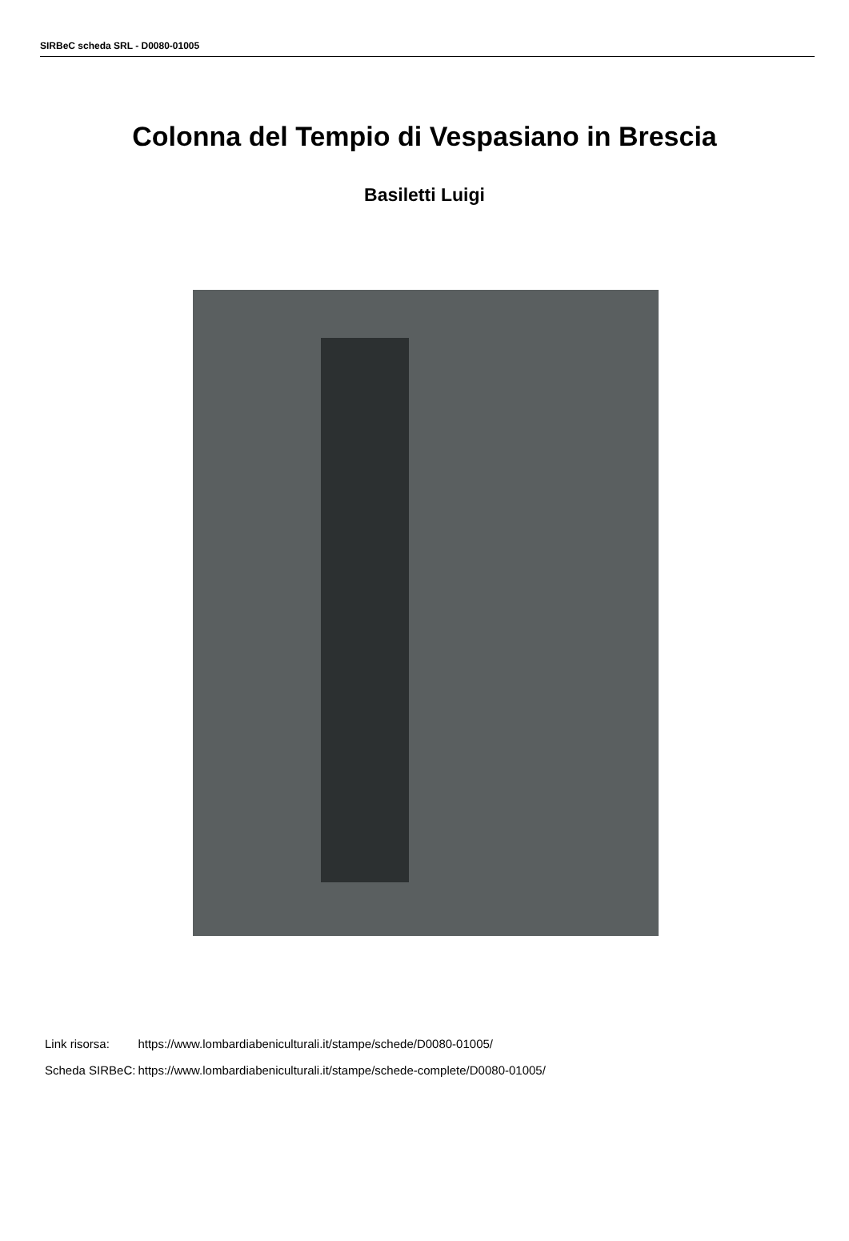SIRBeC scheda SRL - D0080-01005
Colonna del Tempio di Vespasiano in Brescia
Basiletti Luigi
| Link risorsa: | https://www.lombardiabeniculturali.it/stampe/schede/D0080-01005/ |
| Scheda SIRBeC: | https://www.lombardiabeniculturali.it/stampe/schede-complete/D0080-01005/ |